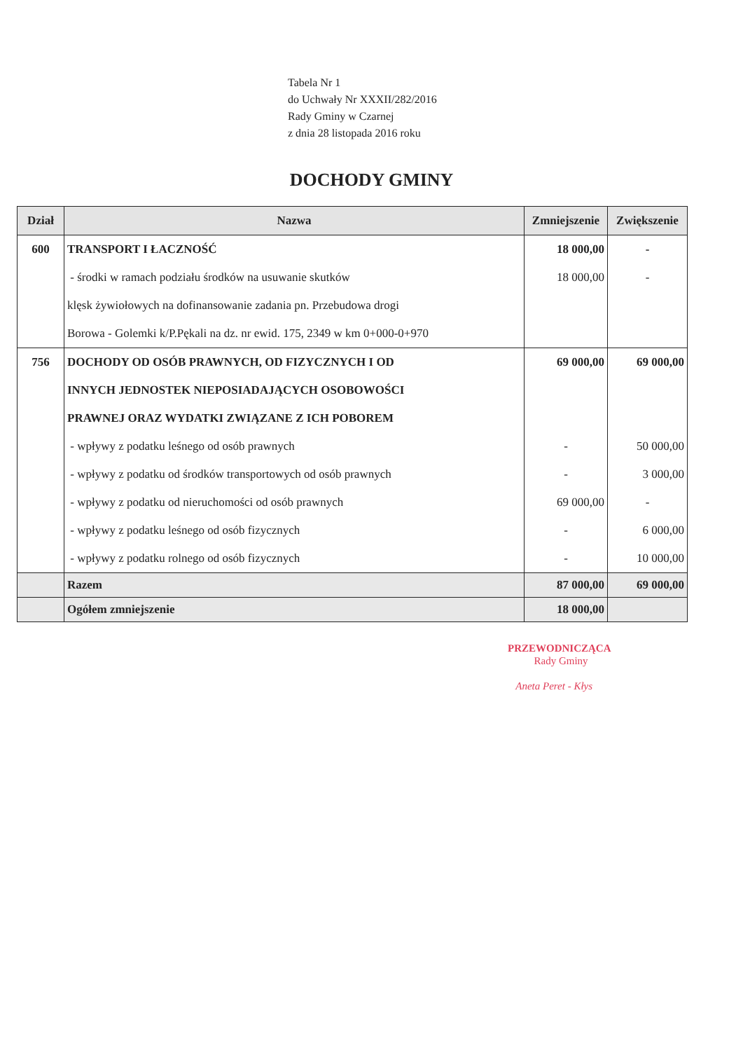Tabela Nr 1
do Uchwały Nr XXXII/282/2016
Rady Gminy w Czarnej
z dnia 28 listopada 2016 roku
DOCHODY GMINY
| Dział | Nazwa | Zmniejszenie | Zwiększenie |
| --- | --- | --- | --- |
| 600 | TRANSPORT I ŁACZNOŚĆ | 18 000,00 | - |
| | - środki w ramach podziału środków na usuwanie skutków | 18 000,00 | - |
| | klęsk żywiołowych na dofinansowanie zadania pn. Przebudowa drogi | | |
| | Borowa - Golemki k/P.Pękali na dz. nr ewid. 175, 2349 w km 0+000-0+970 | | |
| 756 | DOCHODY OD OSÓB PRAWNYCH, OD FIZYCZNYCH I OD | 69 000,00 | 69 000,00 |
| | INNYCH JEDNOSTEK NIEPOSIADAJĄCYCH OSOBOWOŚCI | | |
| | PRAWNEJ ORAZ WYDATKI ZWIĄZANE Z ICH POBOREM | | |
| | - wpływy z podatku leśnego od osób prawnych | - | 50 000,00 |
| | - wpływy z podatku od środków transportowych od osób prawnych | - | 3 000,00 |
| | - wpływy z podatku od nieruchomości od osób prawnych | 69 000,00 | - |
| | - wpływy z podatku leśnego od osób fizycznych | - | 6 000,00 |
| | - wpływy z podatku rolnego od osób fizycznych | - | 10 000,00 |
| | Razem | 87 000,00 | 69 000,00 |
| | Ogółem zmniejszenie | 18 000,00 | |
PRZEWODNICZĄCA
Rady Gminy
Aneta Peret - Kłys